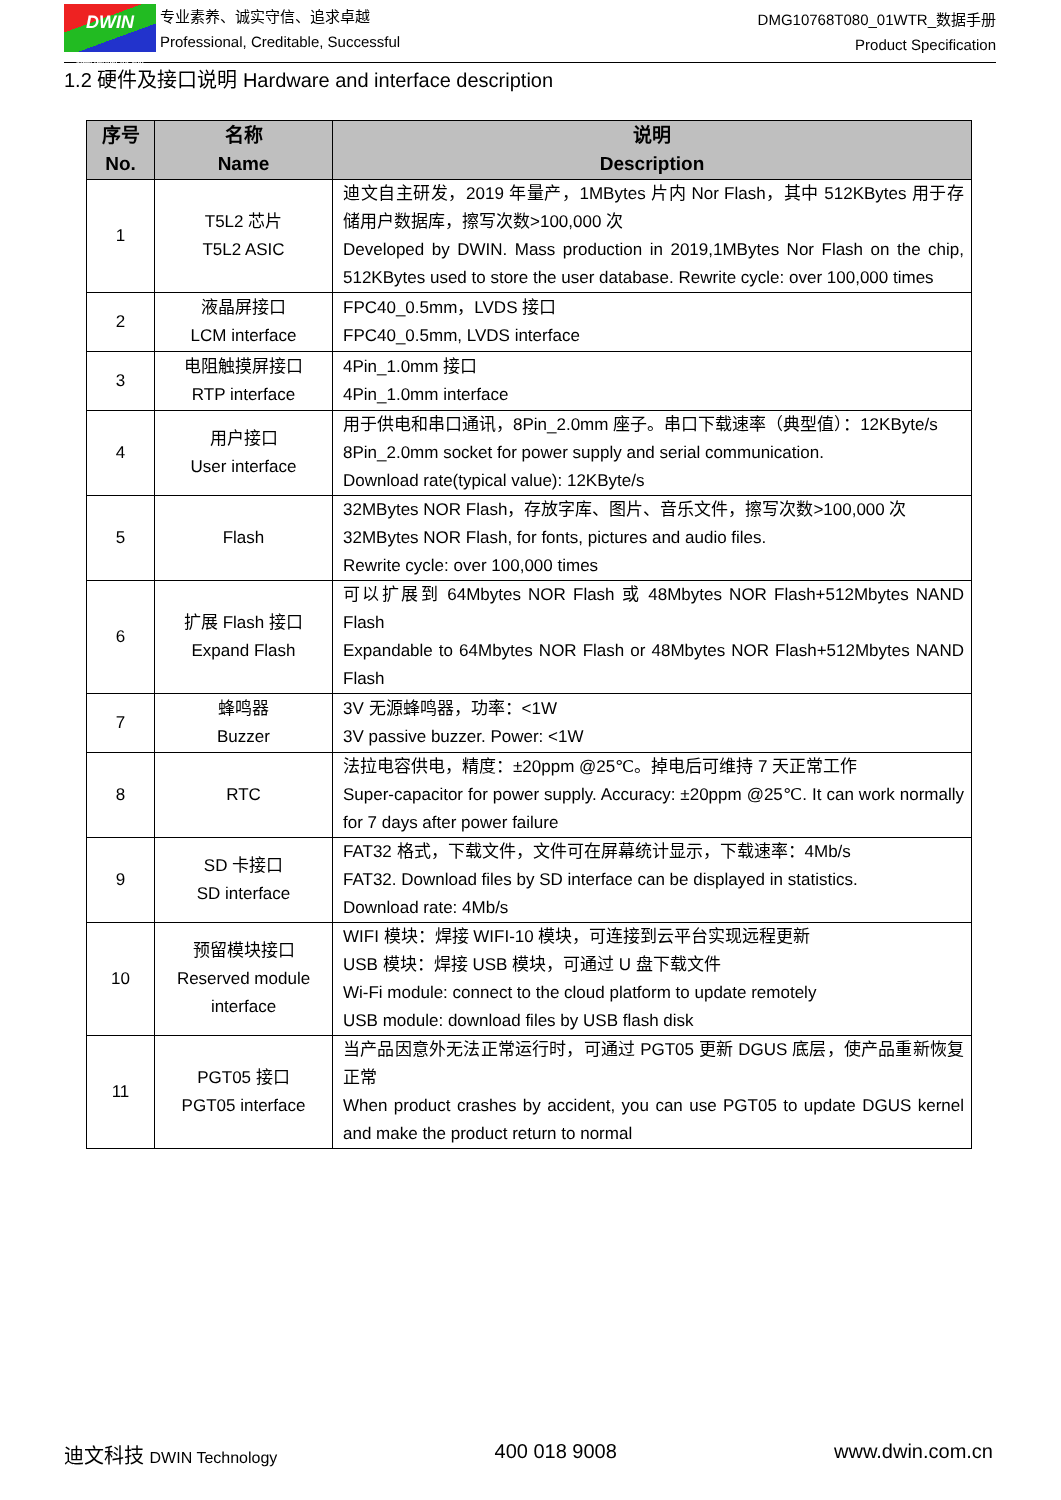DWIN
ideal partner for you
专业素养、诚实守信、追求卓越
Professional, Creditable, Successful
DMG10768T080_01WTR_数据手册
Product Specification
1.2 硬件及接口说明 Hardware and interface description
| 序号 No. | 名称 Name | 说明 Description |
| --- | --- | --- |
| 1 | T5L2 芯片 T5L2 ASIC | 迪文自主研发，2019 年量产，1MBytes 片内 Nor Flash，其中 512KBytes 用于存储用户数据库，擦写次数>100,000 次 Developed by DWIN. Mass production in 2019,1MBytes Nor Flash on the chip, 512KBytes used to store the user database. Rewrite cycle: over 100,000 times |
| 2 | 液晶屏接口 LCM interface | FPC40_0.5mm，LVDS 接口 FPC40_0.5mm, LVDS interface |
| 3 | 电阻触摸屏接口 RTP interface | 4Pin_1.0mm 接口 4Pin_1.0mm interface |
| 4 | 用户接口 User interface | 用于供电和串口通讯，8Pin_2.0mm 座子。串口下载速率（典型值）：12KByte/s 8Pin_2.0mm socket for power supply and serial communication. Download rate(typical value): 12KByte/s |
| 5 | Flash | 32MBytes NOR Flash，存放字库、图片、音乐文件，擦写次数>100,000 次 32MBytes NOR Flash, for fonts, pictures and audio files. Rewrite cycle: over 100,000 times |
| 6 | 扩展 Flash 接口 Expand Flash | 可以扩展到 64Mbytes NOR Flash 或 48Mbytes NOR Flash+512Mbytes NAND Flash Expandable to 64Mbytes NOR Flash or 48Mbytes NOR Flash+512Mbytes NAND Flash |
| 7 | 蜂鸣器 Buzzer | 3V 无源蜂鸣器，功率：<1W 3V passive buzzer. Power: <1W |
| 8 | RTC | 法拉电容供电，精度：±20ppm @25℃。掉电后可维持 7 天正常工作 Super-capacitor for power supply. Accuracy: ±20ppm @25℃. It can work normally for 7 days after power failure |
| 9 | SD 卡接口 SD interface | FAT32 格式，下载文件，文件可在屏幕统计显示，下载速率：4Mb/s FAT32. Download files by SD interface can be displayed in statistics. Download rate: 4Mb/s |
| 10 | 预留模块接口 Reserved module interface | WIFI 模块：焊接 WIFI-10 模块，可连接到云平台实现远程更新 USB 模块：焊接 USB 模块，可通过 U 盘下载文件 Wi-Fi module: connect to the cloud platform to update remotely USB module: download files by USB flash disk |
| 11 | PGT05 接口 PGT05 interface | 当产品因意外无法正常运行时，可通过 PGT05 更新 DGUS 底层，使产品重新恢复正常 When product crashes by accident, you can use PGT05 to update DGUS kernel and make the product return to normal |
迪文科技 DWIN Technology 400 018 9008 www.dwin.com.cn